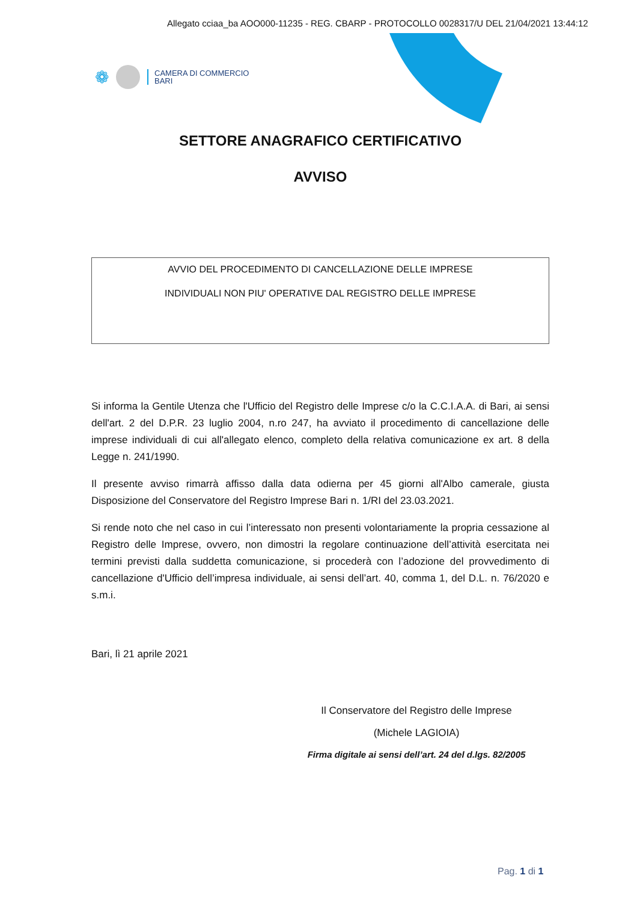Allegato cciaa_ba AOO000-11235 - REG. CBARP - PROTOCOLLO 0028317/U DEL 21/04/2021 13:44:12
❁
CAMERA DI COMMERCIO
BARI
SETTORE ANAGRAFICO CERTIFICATIVO
AVVISO
AVVIO DEL PROCEDIMENTO DI CANCELLAZIONE DELLE IMPRESE
INDIVIDUALI NON PIU' OPERATIVE DAL REGISTRO DELLE IMPRESE
Si informa la Gentile Utenza che l'Ufficio del Registro delle Imprese c/o la C.C.I.A.A. di Bari, ai sensi dell'art. 2 del D.P.R. 23 luglio 2004, n.ro 247, ha avviato il procedimento di cancellazione delle imprese individuali di cui all'allegato elenco, completo della relativa comunicazione ex art. 8 della Legge n. 241/1990.
Il presente avviso rimarrà affisso dalla data odierna per 45 giorni all'Albo camerale, giusta Disposizione del Conservatore del Registro Imprese Bari n. 1/RI del 23.03.2021.
Si rende noto che nel caso in cui l’interessato non presenti volontariamente la propria cessazione al Registro delle Imprese, ovvero, non dimostri la regolare continuazione dell’attività esercitata nei termini previsti dalla suddetta comunicazione, si procederà con l’adozione del provvedimento di cancellazione d'Ufficio dell’impresa individuale, ai sensi dell’art. 40, comma 1, del D.L. n. 76/2020 e s.m.i.
Bari, lì 21 aprile 2021
Il Conservatore del Registro delle Imprese
(Michele LAGIOIA)
Firma digitale ai sensi dell’art. 24 del d.lgs. 82/2005
Pag. 1 di 1